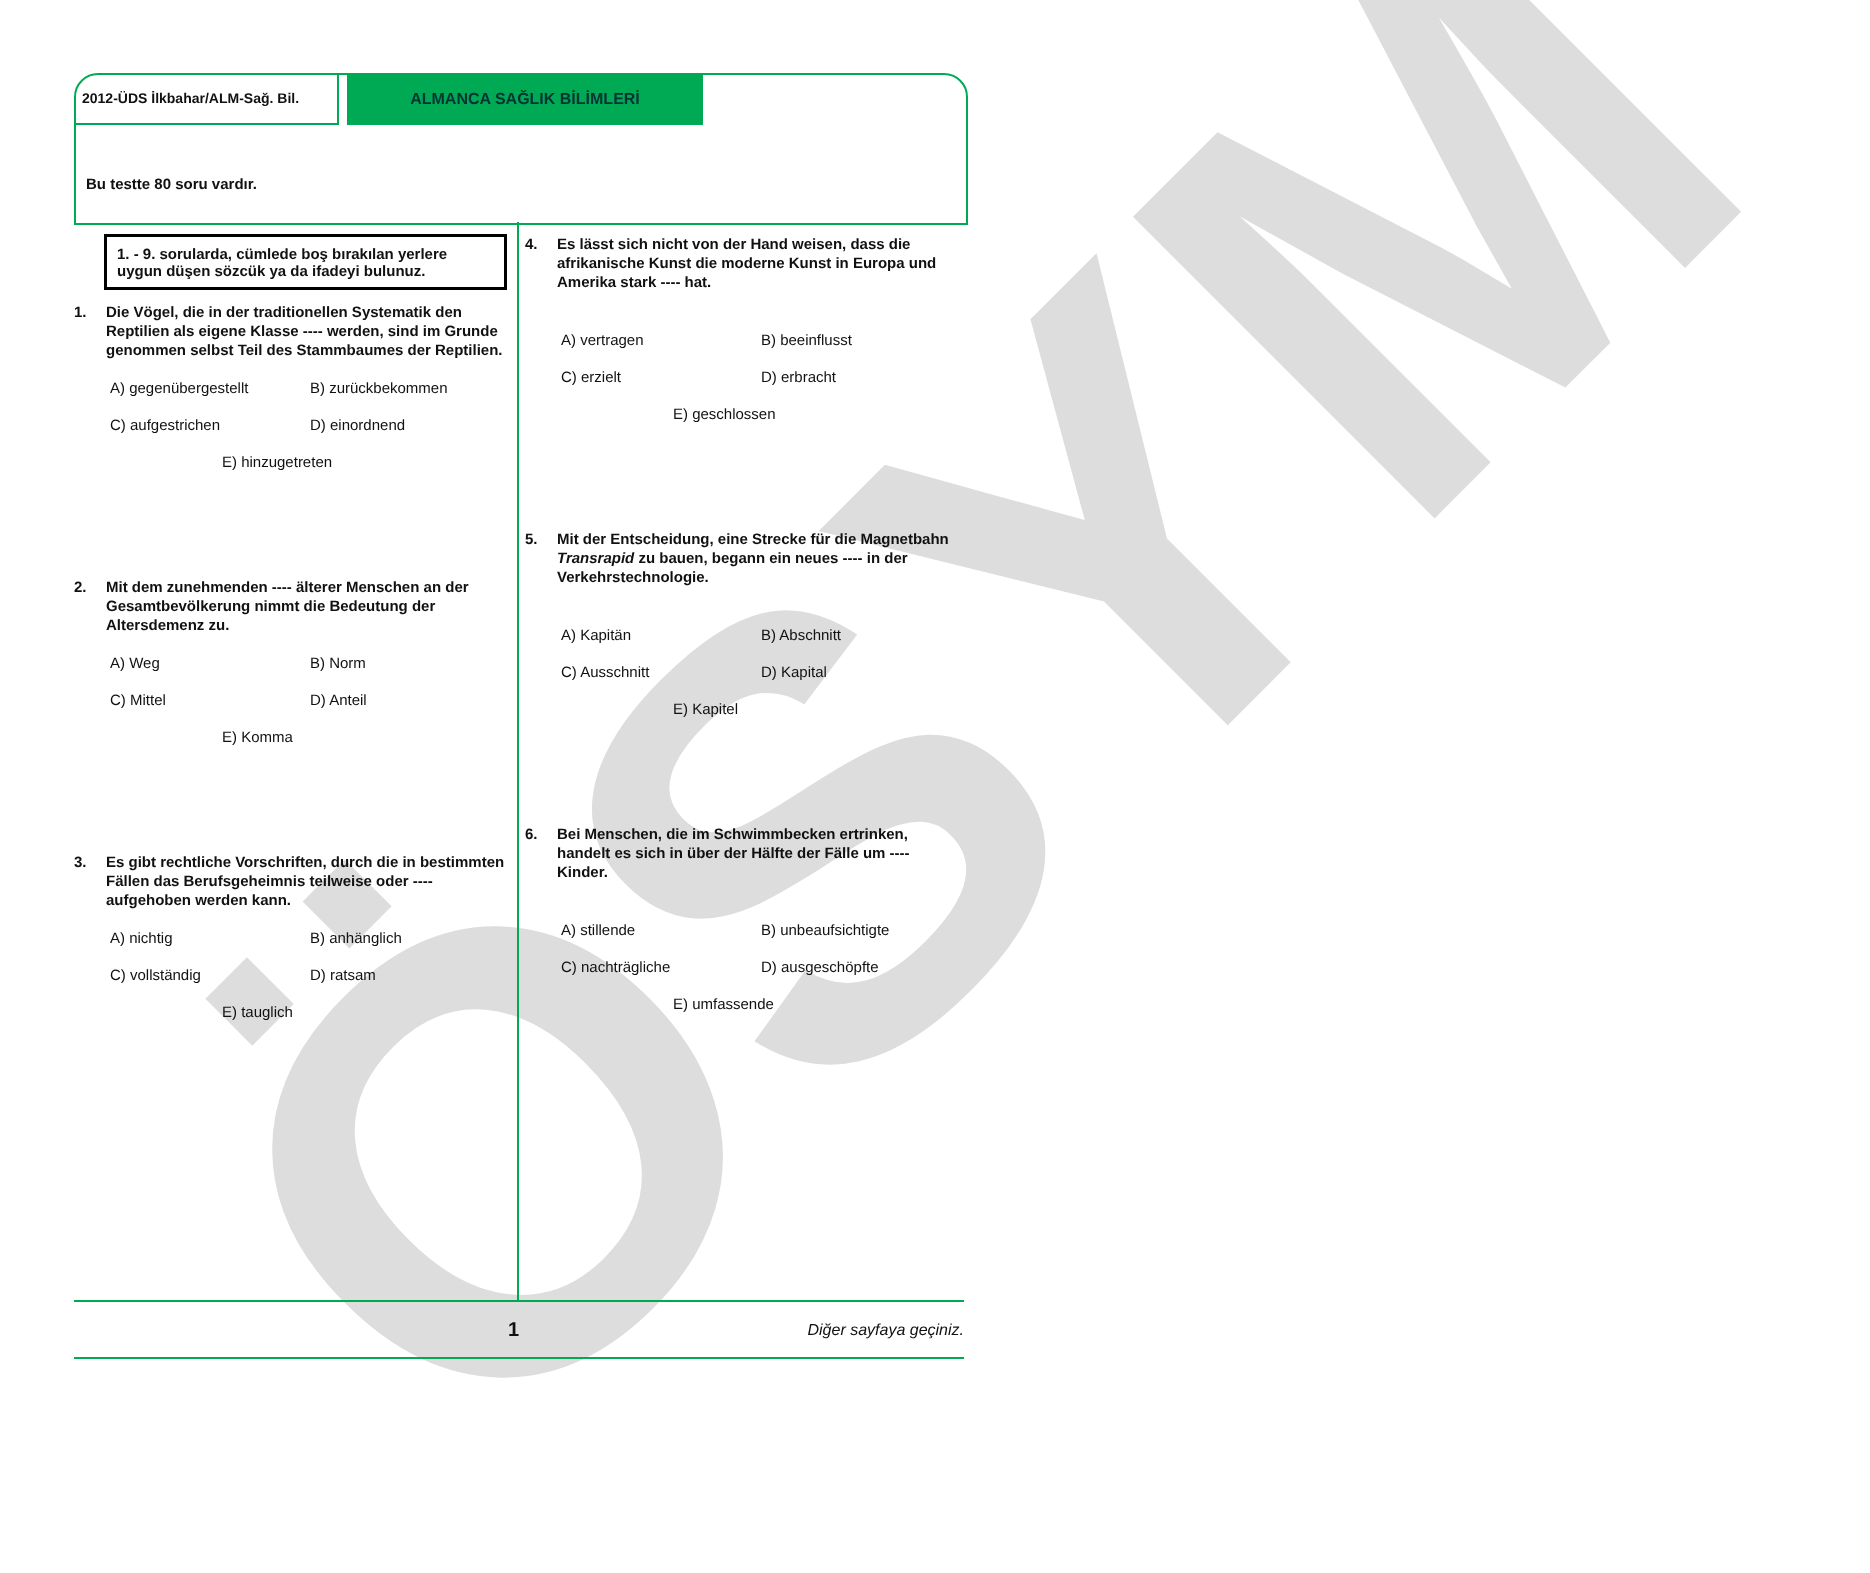ÖSYM
2012-ÜDS İlkbahar/ALM-Sağ. Bil.
ALMANCA SAĞLIK BİLİMLERİ
Bu testte 80 soru vardır.
1. - 9. sorularda, cümlede boş bırakılan yerlere uygun düşen sözcük ya da ifadeyi bulunuz.
1. Die Vögel, die in der traditionellen Systematik den Reptilien als eigene Klasse ---- werden, sind im Grunde genommen selbst Teil des Stammbaumes der Reptilien.
A) gegenübergestellt B) zurückbekommen C) aufgestrichen D) einordnend
E) hinzugetreten
2. Mit dem zunehmenden ---- älterer Menschen an der Gesamtbevölkerung nimmt die Bedeutung der Altersdemenz zu.
A) Weg B) Norm C) Mittel D) Anteil
E) Komma
3. Es gibt rechtliche Vorschriften, durch die in bestimmten Fällen das Berufsgeheimnis teilweise oder ---- aufgehoben werden kann.
A) nichtig B) anhänglich C) vollständig D) ratsam
E) tauglich
4. Es lässt sich nicht von der Hand weisen, dass die afrikanische Kunst die moderne Kunst in Europa und Amerika stark ---- hat.
A) vertragen B) beeinflusst C) erzielt D) erbracht
E) geschlossen
5. Mit der Entscheidung, eine Strecke für die Magnetbahn Transrapid zu bauen, begann ein neues ---- in der Verkehrstechnologie.
A) Kapitän B) Abschnitt C) Ausschnitt D) Kapital
E) Kapitel
6. Bei Menschen, die im Schwimmbecken ertrinken, handelt es sich in über der Hälfte der Fälle um ---- Kinder.
A) stillende B) unbeaufsichtigte C) nachträgliche D) ausgeschöpfte
E) umfassende
1 Diğer sayfaya geçiniz.